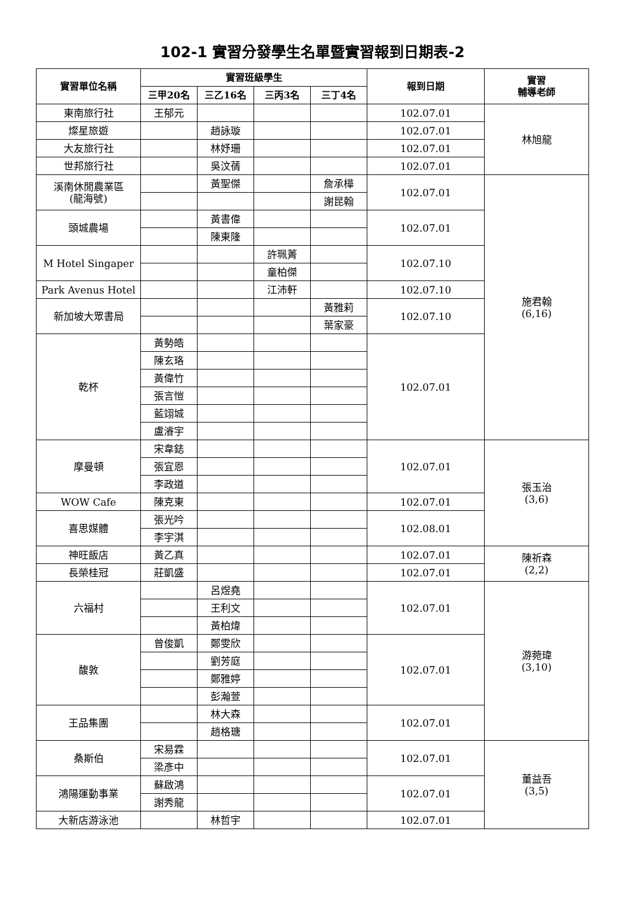102-1 實習分發學生名單暨實習報到日期表-2
| 實習單位名稱 | 實習班級學生 | | | | 報到日期 | 實習 輔導老師 |
| --- | --- | --- | --- | --- | --- | --- |
| | 三甲20名 | 三乙16名 | 三丙3名 | 三丁4名 | | |
| 東南旅行社 | 王郁元 | | | | 102.07.01 | 林旭龍 |
| 燦星旅遊 | | 趙詠璇 | | | 102.07.01 | |
| 大友旅行社 | | 林妤珊 | | | 102.07.01 | |
| 世邦旅行社 | | 吳汶蒨 | | | 102.07.01 | |
| 溪南休閒農業區 (龍海號) | | 黃聖傑 | | 詹承樺 | 102.07.01 | 施君翰 (6,16) |
| | | | | 謝昆翰 | | |
| 頭城農場 | | 黃書偉 | | | 102.07.01 | |
| | | 陳東隆 | | | | |
| M Hotel Singaper | | | 許珮菁 | | 102.07.10 | |
| | | | 童柏傑 | | | |
| Park Avenus Hotel | | | 江沛軒 | | 102.07.10 | |
| 新加坡大眾書局 | | | | 黃雅莉 | 102.07.10 | |
| | | | | 葉家豪 | | |
| 乾杯 | 黃勢皓 | | | | 102.07.01 | |
| | 陳玄珞 | | | | | |
| | 黃偉竹 | | | | | |
| | 張言愷 | | | | | |
| | 藍翊城 | | | | | |
| | 盧濬宇 | | | | | |
| 摩曼頓 | 宋韋鋕 | | | | 102.07.01 | 張玉治 (3,6) |
| | 張宜恩 | | | | | |
| | 李政道 | | | | | |
| WOW Cafe | 陳克東 | | | | 102.07.01 | |
| 喜思媒體 | 張光吟 | | | | 102.08.01 | |
| | 李宇淇 | | | | | |
| 神旺飯店 | 黃乙真 | | | | 102.07.01 | 陳祈森 (2,2) |
| 長榮桂冠 | 莊凱盛 | | | | 102.07.01 | |
| 六福村 | | 呂煜堯 | | | 102.07.01 | 游菀瑋 (3,10) |
| | | 王利文 | | | | |
| | | 黃柏煒 | | | | |
| 馥敦 | 曾俊凱 | 鄭雯欣 | | | 102.07.01 | |
| | | 劉芳庭 | | | | |
| | | 鄭雅婷 | | | | |
| | | 彭瀚萱 | | | | |
| 王品集團 | | 林大森 | | | 102.07.01 | |
| | | 趙格瑭 | | | | |
| 桑斯伯 | 宋易霖 | | | | 102.07.01 | 董益吾 (3,5) |
| | 梁彥中 | | | | | |
| 鴻陽運動事業 | 蘇啟鴻 | | | | 102.07.01 | |
| | 謝秀龍 | | | | | |
| 大新店游泳池 | | 林哲宇 | | | 102.07.01 | |